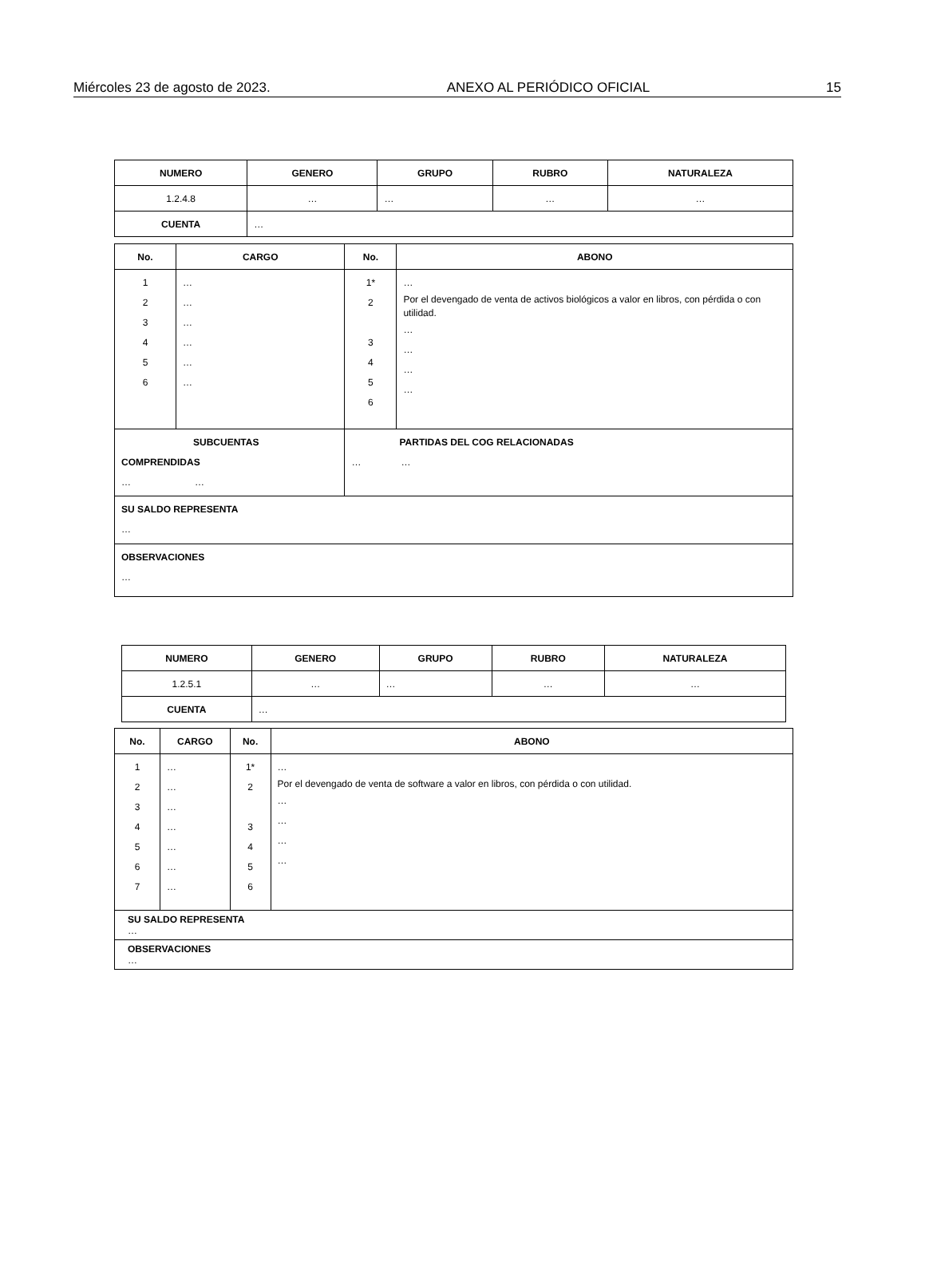Miércoles 23 de agosto de 2023. ANEXO AL PERIÓDICO OFICIAL 15
| NUMERO | GENERO | GRUPO | RUBRO | NATURALEZA |
| --- | --- | --- | --- | --- |
| 1.2.4.8 | … | … | … | … |
| CUENTA | … | | | |
| No. | CARGO | No. | ABONO |
| --- | --- | --- | --- |
| 1 2 3 4 5 6 | … … … … … … | 1* 2 3 4 5 6 | … Por el devengado de venta de activos biológicos a valor en libros, con pérdida o con utilidad. … … … … |
| SUBCUENTAS COMPRENDIDAS … … | | PARTIDAS DEL COG RELACIONADAS … … | |
| SU SALDO REPRESENTA … | | | |
| OBSERVACIONES … | | | |
| NUMERO | GENERO | GRUPO | RUBRO | NATURALEZA |
| --- | --- | --- | --- | --- |
| 1.2.5.1 | … | … | … | … |
| CUENTA | … | | | |
| No. | CARGO | No. | ABONO |
| --- | --- | --- | --- |
| 1 2 3 4 5 6 7 | … … … … … … … | 1* 2 3 4 5 6 | … Por el devengado de venta de software a valor en libros, con pérdida o con utilidad. … … … … |
| SU SALDO REPRESENTA … | | | |
| OBSERVACIONES … | | | |